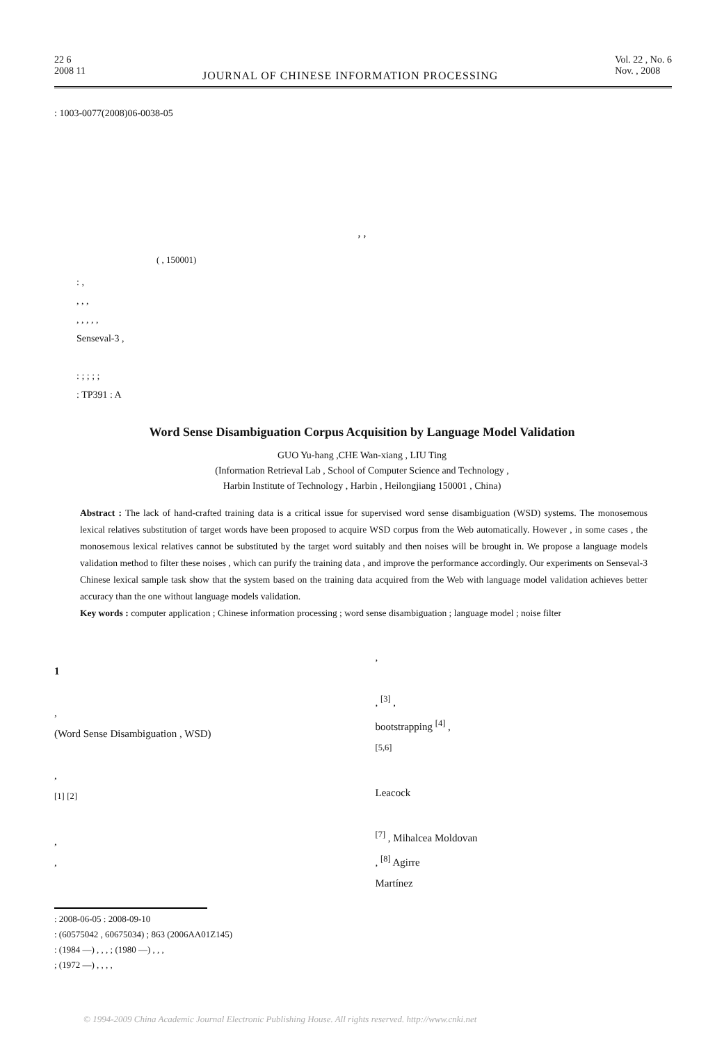22 6
2008 11
JOURNAL OF CHINESE INFORMATION PROCESSING
Vol. 22 , No. 6
Nov. , 2008
: 1003-0077(2008)06-0038-05
, ,
( , 150001)
: ,
, , ,
, , , , ,
Senseval-3 ,
: ; ; ; ;
: TP391 : A
Word Sense Disambiguation Corpus Acquisition by Language Model Validation
GUO Yu-hang ,CHE Wan-xiang , LIU Ting
(Information Retrieval Lab , School of Computer Science and Technology ,
Harbin Institute of Technology , Harbin , Heilongjiang 150001 , China)
Abstract : The lack of hand-crafted training data is a critical issue for supervised word sense disambiguation (WSD) systems. The monosemous lexical relatives substitution of target words have been proposed to acquire WSD corpus from the Web automatically. However , in some cases , the monosemous lexical relatives cannot be substituted by the target word suitably and then noises will be brought in. We propose a language models validation method to filter these noises , which can purify the training data , and improve the performance accordingly. Our experiments on Senseval-3 Chinese lexical sample task show that the system based on the training data acquired from the Web with language model validation achieves better accuracy than the one without language models validation.
Key words : computer application ; Chinese information processing ; word sense disambiguation ; language model ; noise filter
1
,
(Word Sense Disambiguation , WSD)
,
<sup>[1]</sup> <sup>[2]</sup>
,
,
,
, <sup>[3]</sup> ,
bootstrapping <sup>[4]</sup> ,
<sup>[5,6]</sup>
Leacock
<sup>[7]</sup> , Mihalcea Moldovan
, <sup>[8]</sup> Agirre
Martínez
: 2008-06-05 : 2008-09-10
: (60575042 , 60675034) ; 863 (2006AA01Z145)
: (1984 —) , , , ; (1980 —) , , ,
; (1972 —) , , , ,
© 1994-2009 China Academic Journal Electronic Publishing House. All rights reserved. http://www.cnki.net